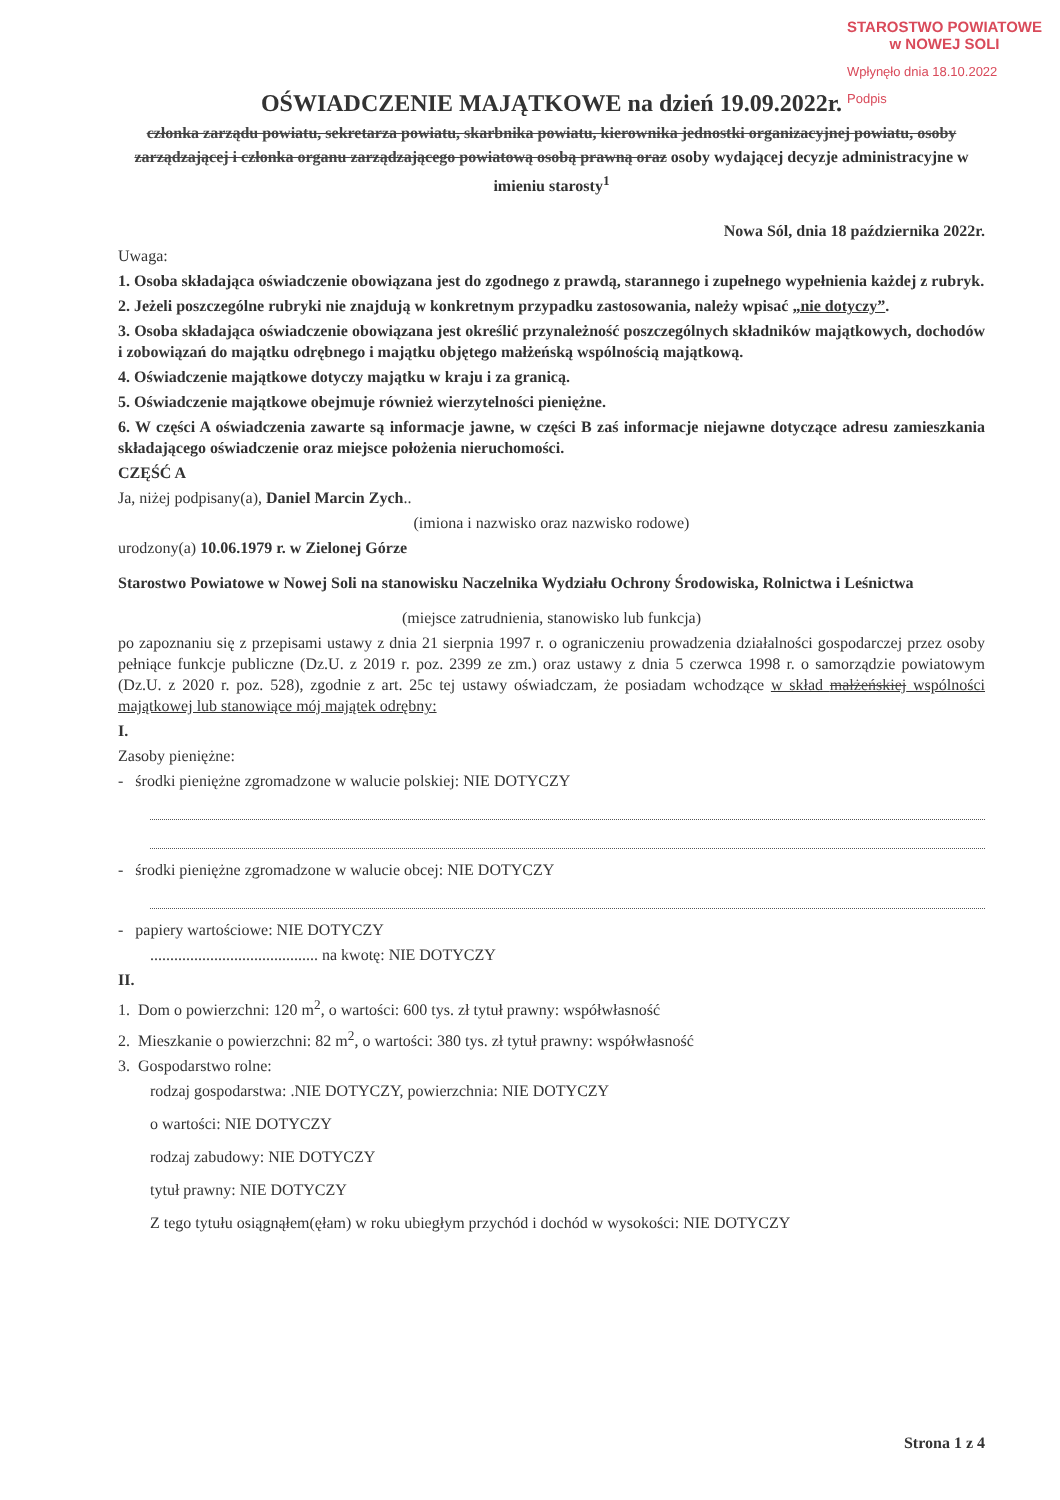STAROSTWO POWIATOWE
w NOWEJ SOLI
Wpłynęło dnia 18.10.2022
Podpis
OŚWIADCZENIE MAJĄTKOWE na dzień 19.09.2022r.
członka zarządu powiatu, sekretarza powiatu, skarbnika powiatu, kierownika jednostki organizacyjnej powiatu, osoby zarządzającej i członka organu zarządzającego powiatową osobą prawną oraz osoby wydającej decyzje administracyjne w imieniu starosty<sup>1</sup>
Nowa Sól, dnia 18 października 2022r.
Uwaga:
1. Osoba składająca oświadczenie obowiązana jest do zgodnego z prawdą, starannego i zupełnego wypełnienia każdej z rubryk.
2. Jeżeli poszczególne rubryki nie znajdują w konkretnym przypadku zastosowania, należy wpisać „nie dotyczy”.
3. Osoba składająca oświadczenie obowiązana jest określić przynależność poszczególnych składników majątkowych, dochodów i zobowiązań do majątku odrębnego i majątku objętego małżeńską wspólnością majątkową.
4. Oświadczenie majątkowe dotyczy majątku w kraju i za granicą.
5. Oświadczenie majątkowe obejmuje również wierzytelności pieniężne.
6. W części A oświadczenia zawarte są informacje jawne, w części B zaś informacje niejawne dotyczące adresu zamieszkania składającego oświadczenie oraz miejsce położenia nieruchomości.
CZĘŚĆ A
Ja, niżej podpisany(a), Daniel Marcin Zych..
(imiona i nazwisko oraz nazwisko rodowe)
urodzony(a) 10.06.1979 r. w Zielonej Górze
Starostwo Powiatowe w Nowej Soli na stanowisku Naczelnika Wydziału Ochrony Środowiska, Rolnictwa i Leśnictwa
(miejsce zatrudnienia, stanowisko lub funkcja)
po zapoznaniu się z przepisami ustawy z dnia 21 sierpnia 1997 r. o ograniczeniu prowadzenia działalności gospodarczej przez osoby pełniące funkcje publiczne (Dz.U. z 2019 r. poz. 2399 ze zm.) oraz ustawy z dnia 5 czerwca 1998 r. o samorządzie powiatowym (Dz.U. z 2020 r. poz. 528), zgodnie z art. 25c tej ustawy oświadczam, że posiadam wchodzące w skład małżeńskiej wspólności majątkowej lub stanowiące mój majątek odrębny:
I.
Zasoby pieniężne:
- środki pieniężne zgromadzone w walucie polskiej: NIE DOTYCZY
- środki pieniężne zgromadzone w walucie obcej: NIE DOTYCZY
- papiery wartościowe: NIE DOTYCZY
.......................................... na kwotę: NIE DOTYCZY
II.
1. Dom o powierzchni: 120 m<sup>2</sup>, o wartości: 600 tys. zł tytuł prawny: współwłasność
2. Mieszkanie o powierzchni: 82 m<sup>2</sup>, o wartości: 380 tys. zł tytuł prawny: współwłasność
3. Gospodarstwo rolne:
rodzaj gospodarstwa: .NIE DOTYCZY, powierzchnia: NIE DOTYCZY
o wartości: NIE DOTYCZY
rodzaj zabudowy: NIE DOTYCZY
tytuł prawny: NIE DOTYCZY
Z tego tytułu osiągnąłem(ęłam) w roku ubiegłym przychód i dochód w wysokości: NIE DOTYCZY
Strona 1 z 4